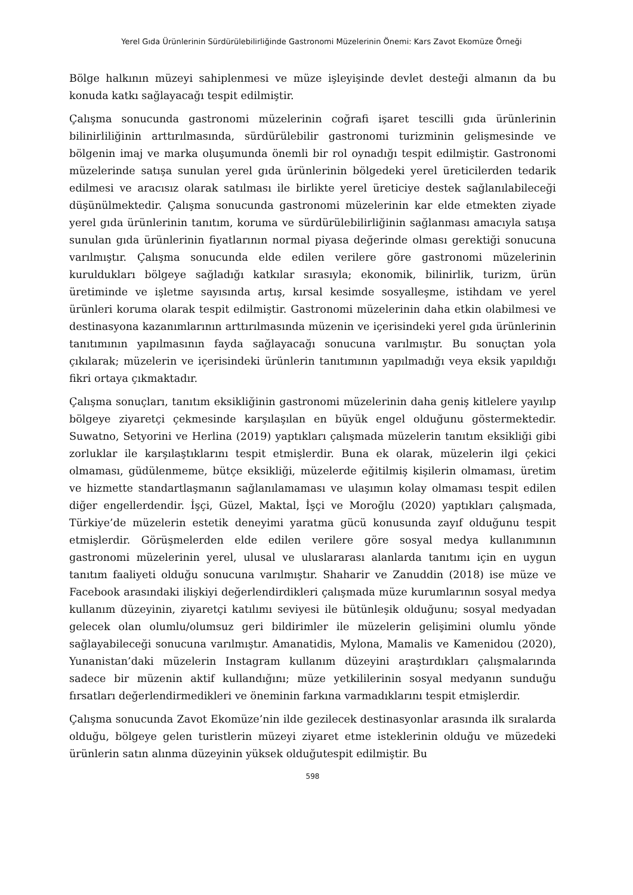Yerel Gıda Ürünlerinin Sürdürülebilirliğinde Gastronomi Müzelerinin Önemi: Kars Zavot Ekomüze Örneği
Bölge halkının müzeyi sahiplenmesi ve müze işleyişinde devlet desteği almanın da bu konuda katkı sağlayacağı tespit edilmiştir.
Çalışma sonucunda gastronomi müzelerinin coğrafi işaret tescilli gıda ürünlerinin bilinirliliğinin arttırılmasında, sürdürülebilir gastronomi turizminin gelişmesinde ve bölgenin imaj ve marka oluşumunda önemli bir rol oynadığı tespit edilmiştir. Gastronomi müzelerinde satışa sunulan yerel gıda ürünlerinin bölgedeki yerel üreticilerden tedarik edilmesi ve aracısız olarak satılması ile birlikte yerel üreticiye destek sağlanılabileceği düşünülmektedir. Çalışma sonucunda gastronomi müzelerinin kar elde etmekten ziyade yerel gıda ürünlerinin tanıtım, koruma ve sürdürülebilirliğinin sağlanması amacıyla satışa sunulan gıda ürünlerinin fiyatlarının normal piyasa değerinde olması gerektiği sonucuna varılmıştır. Çalışma sonucunda elde edilen verilere göre gastronomi müzelerinin kuruldukları bölgeye sağladığı katkılar sırasıyla; ekonomik, bilinirlik, turizm, ürün üretiminde ve işletme sayısında artış, kırsal kesimde sosyalleşme, istihdam ve yerel ürünleri koruma olarak tespit edilmiştir. Gastronomi müzelerinin daha etkin olabilmesi ve destinasyona kazanımlarının arttırılmasında müzenin ve içerisindeki yerel gıda ürünlerinin tanıtımının yapılmasının fayda sağlayacağı sonucuna varılmıştır. Bu sonuçtan yola çıkılarak; müzelerin ve içerisindeki ürünlerin tanıtımının yapılmadığı veya eksik yapıldığı fikri ortaya çıkmaktadır.
Çalışma sonuçları, tanıtım eksikliğinin gastronomi müzelerinin daha geniş kitlelere yayılıp bölgeye ziyaretçi çekmesinde karşılaşılan en büyük engel olduğunu göstermektedir. Suwatno, Setyorini ve Herlina (2019) yaptıkları çalışmada müzelerin tanıtım eksikliği gibi zorluklar ile karşılaştıklarını tespit etmişlerdir. Buna ek olarak, müzelerin ilgi çekici olmaması, güdülenmeme, bütçe eksikliği, müzelerde eğitilmiş kişilerin olmaması, üretim ve hizmette standartlaşmanın sağlanılamaması ve ulaşımın kolay olmaması tespit edilen diğer engellerdendir. İşçi, Güzel, Maktal, İşçi ve Moroğlu (2020) yaptıkları çalışmada, Türkiye’de müzelerin estetik deneyimi yaratma gücü konusunda zayıf olduğunu tespit etmişlerdir. Görüşmelerden elde edilen verilere göre sosyal medya kullanımının gastronomi müzelerinin yerel, ulusal ve uluslararası alanlarda tanıtımı için en uygun tanıtım faaliyeti olduğu sonucuna varılmıştır. Shaharir ve Zanuddin (2018) ise müze ve Facebook arasındaki ilişkiyi değerlendirdikleri çalışmada müze kurumlarının sosyal medya kullanım düzeyinin, ziyaretçi katılımı seviyesi ile bütünleşik olduğunu; sosyal medyadan gelecek olan olumlu/olumsuz geri bildirimler ile müzelerin gelişimini olumlu yönde sağlayabileceği sonucuna varılmıştır. Amanatidis, Mylona, Mamalis ve Kamenidou (2020), Yunanistan’daki müzelerin Instagram kullanım düzeyini araştırdıkları çalışmalarında sadece bir müzenin aktif kullandığını; müze yetkililerinin sosyal medyanın sunduğu fırsatları değerlendirmedikleri ve öneminin farkına varmadıklarını tespit etmişlerdir.
Çalışma sonucunda Zavot Ekomüze’nin ilde gezilecek destinasyonlar arasında ilk sıralarda olduğu, bölgeye gelen turistlerin müzeyi ziyaret etme isteklerinin olduğu ve müzedeki ürünlerin satın alınma düzeyinin yüksek olduğutespit edilmiştir. Bu
598